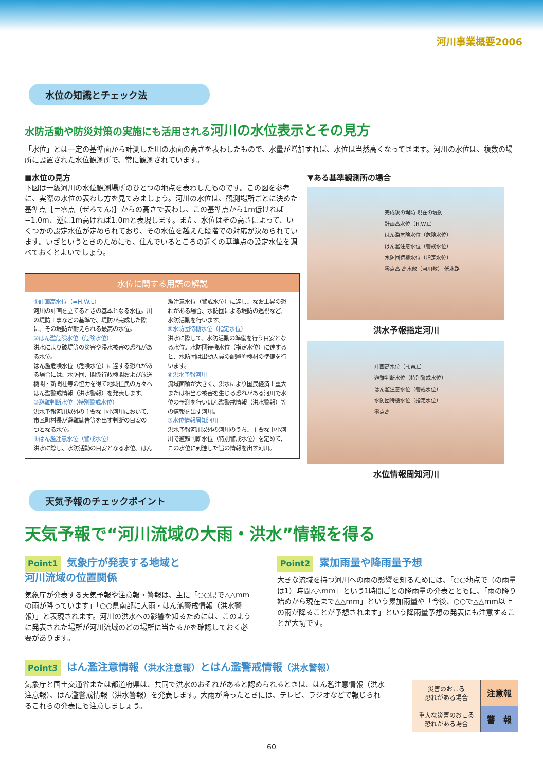河川事業概要2006
水位の知識とチェック法
水防活動や防災対策の実施にも活用される河川の水位表示とその見方
「水位」とは一定の基準面から計測した川の水面の高さを表わしたもので、水量が増加すれば、水位は当然高くなってきます。河川の水位は、複数の場所に設置された水位観測所で、常に観測されています。
■水位の見方
下図は一級河川の水位観測場所のひとつの地点を表わしたものです。この図を参考に、実際の水位の表わし方を見てみましょう。河川の水位は、観測場所ごとに決めた基準点［＝零点（ぜろてん)］からの高さで表わし、この基準点から1m低ければ−1.0m、逆に1m高ければ1.0mと表現します。また、水位はその高さによって、いくつかの設定水位が定められており、その水位を越えた段階での対応が決められています。いざというときのためにも、住んでいるところの近くの基準点の設定水位を調べておくとよいでしょう。
水位に関する用語の解説
①計画高水位（=H.W.L）
河川の計画を立てるときの基本となる水位。川の堤防工事などの基準で、堤防が完成した際に、その堤防が耐えられる最高の水位。
②はん濫危険水位（危険水位）
洪水により破堤等の災害や浸水被害の恐れがある水位。
はん濫危険水位（危険水位）に達する恐れがある場合には、水防団、関係行政機関および放送機関・新聞社等の協力を得て地域住民の方々へはん濫警戒情報（洪水警報）を発表します。
③避難判断水位（特別警戒水位）
洪水予報河川以外の主要な中小河川において、市区町村長が避難勧告等を出す判断の目安の一つとなる水位。
④はん濫注意水位（警戒水位）
洪水に際し、水防活動の目安となる水位。はん濫注意水位（警戒水位）に達し、なお上昇の恐れがある場合、水防団による堤防の巡視など、水防活動を行います。
⑤水防団待機水位（指定水位）
洪水に際して、水防活動の準備を行う目安となる水位。水防団待機水位（指定水位）に達すると、水防団は出動人員の配置や機材の準備を行います。
⑥洪水予報河川
流域面積が大きく、洪水により国民経済上重大または相当な被害を生じる恐れがある河川で水位の予測を行いはん濫警戒情報（洪水警報）等の情報を出す河川。
⑦水位情報周知河川
洪水予報河川以外の河川のうち、主要な中小河川で避難判断水位（特別警戒水位）を定めて、この水位に到達した旨の情報を出す河川。
▼ある基準観測所の場合
完成後の堤防 現在の堤防
計画高水位（H.W.L）
はん濫危険水位（危険水位）
はん濫注意水位（警戒水位）
水防団待機水位（指定水位）
零点高 高水敷（河川敷） 低水路
洪水予報指定河川
計画高水位（H.W.L）
避難判断水位（特別警戒水位）
はん濫注意水位（警戒水位）
水防団待機水位（指定水位）
零点高
水位情報周知河川
天気予報のチェックポイント
天気予報で“河川流域の大雨・洪水”情報を得る
Point1 気象庁が発表する地域と
河川流域の位置関係
気象庁が発表する天気予報や注意報・警報は、主に「○○県で△△mmの雨が降っています」「○○県南部に大雨・はん濫警戒情報（洪水警報）」と表現されます。河川の洪水への影響を知るためには、このように発表された場所が河川流域のどの場所に当たるかを確認しておく必要があります。
Point2 累加雨量や降雨量予想
大きな流域を持つ河川への雨の影響を知るためには、「○○地点で（の雨量は1）時間△△mm」という1時間ごとの降雨量の発表とともに、「雨の降り始めから現在まで△△mm」という累加雨量や「今後、○○で△△mm以上の雨が降ることが予想されます」という降雨量予想の発表にも注意することが大切です。
Point3 はん濫注意情報（洪水注意報）とはん濫警戒情報（洪水警報）
気象庁と国土交通省または都道府県は、共同で洪水のおそれがあると認められるときは、はん濫注意情報（洪水注意報）、はん濫警戒情報（洪水警報）を発表します。大雨が降ったときには、テレビ、ラジオなどで報じられるこれらの発表にも注意しましょう。
| 災害のおこる 恐れがある場合 | 注意報 |
| 重大な災害のおこる 恐れがある場合 | 警 報 |
60